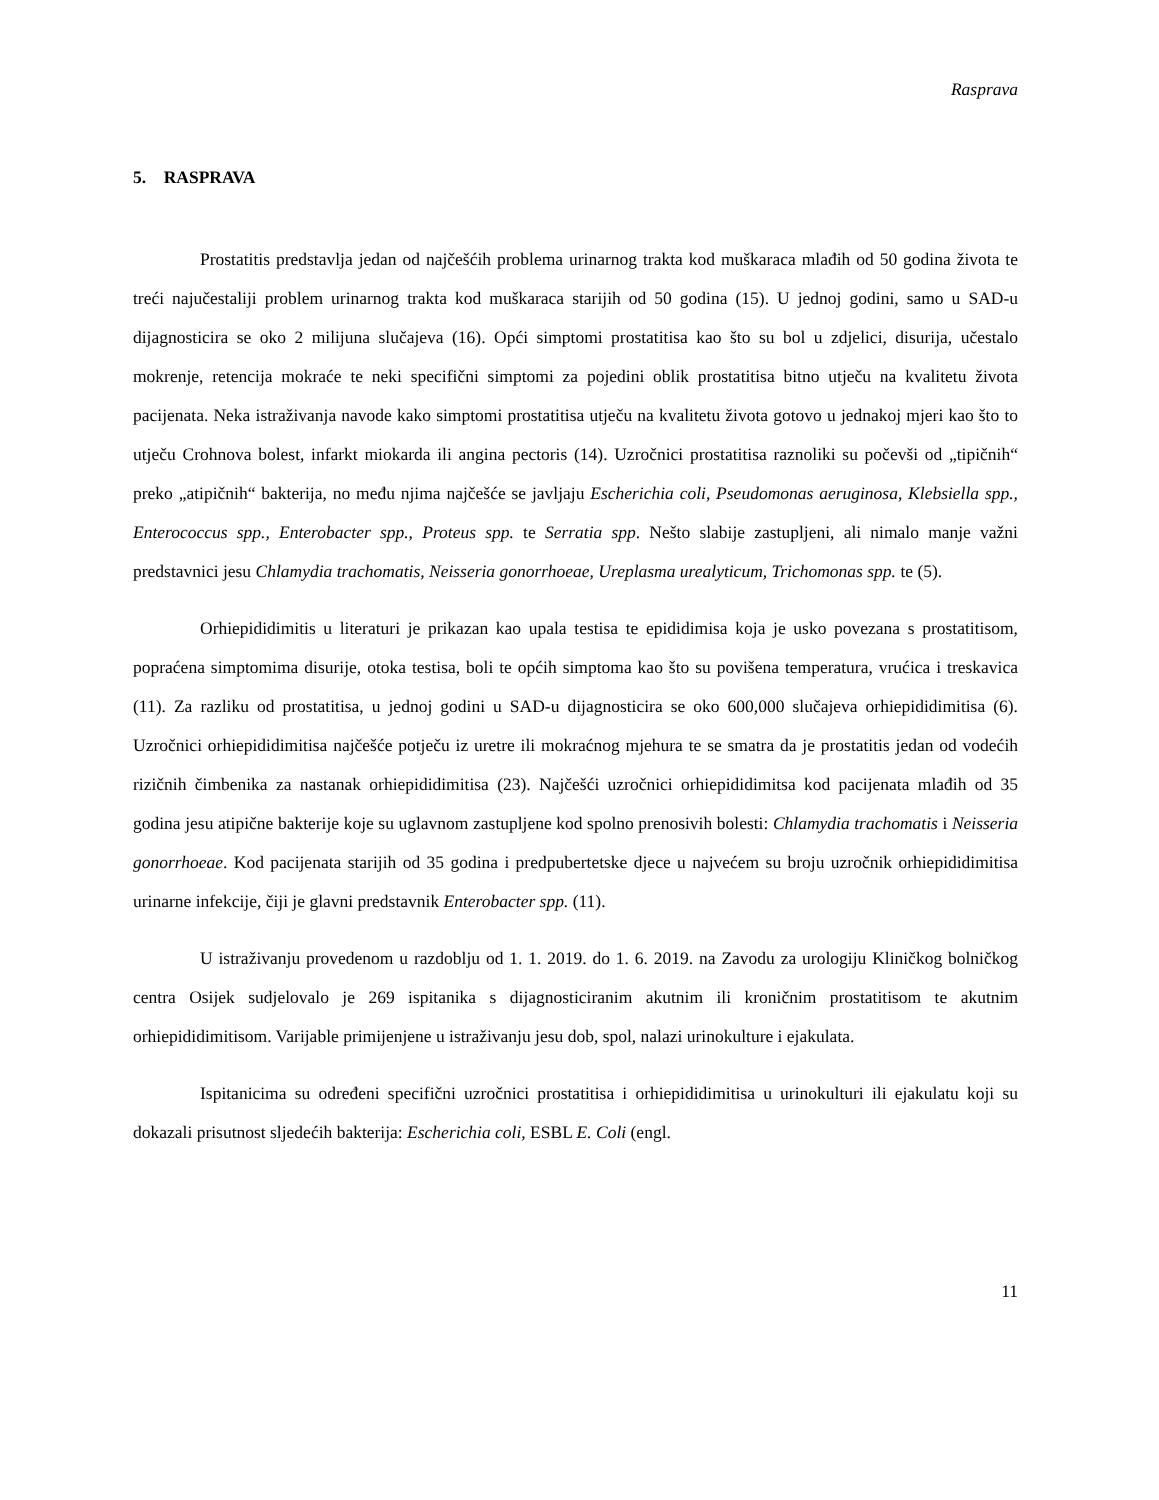Rasprava
5. RASPRAVA
Prostatitis predstavlja jedan od najčešćih problema urinarnog trakta kod muškaraca mlađih od 50 godina života te treći najučestaliji problem urinarnog trakta kod muškaraca starijih od 50 godina (15). U jednoj godini, samo u SAD-u dijagnosticira se oko 2 milijuna slučajeva (16). Opći simptomi prostatitisa kao što su bol u zdjelici, disurija, učestalo mokrenje, retencija mokraće te neki specifični simptomi za pojedini oblik prostatitisa bitno utječu na kvalitetu života pacijenata. Neka istraživanja navode kako simptomi prostatitisa utječu na kvalitetu života gotovo u jednakoj mjeri kao što to utječu Crohnova bolest, infarkt miokarda ili angina pectoris (14). Uzročnici prostatitisa raznoliki su počevši od „tipičnih“ preko „atipičnih“ bakterija, no među njima najčešće se javljaju Escherichia coli, Pseudomonas aeruginosa, Klebsiella spp., Enterococcus spp., Enterobacter spp., Proteus spp. te Serratia spp. Nešto slabije zastupljeni, ali nimalo manje važni predstavnici jesu Chlamydia trachomatis, Neisseria gonorrhoeae, Ureplasma urealyticum, Trichomonas spp. te (5).
Orhiepididimitis u literaturi je prikazan kao upala testisa te epididimisa koja je usko povezana s prostatitisom, popraćena simptomima disurije, otoka testisa, boli te općih simptoma kao što su povišena temperatura, vrućica i treskavica (11). Za razliku od prostatitisa, u jednoj godini u SAD-u dijagnosticira se oko 600,000 slučajeva orhiepididimitisa (6). Uzročnici orhiepididimitisa najčešće potječu iz uretre ili mokraćnog mjehura te se smatra da je prostatitis jedan od vodećih rizičnih čimbenika za nastanak orhiepididimitisa (23). Najčešći uzročnici orhiepididimitsa kod pacijenata mlađih od 35 godina jesu atipične bakterije koje su uglavnom zastupljene kod spolno prenosivih bolesti: Chlamydia trachomatis i Neisseria gonorrhoeae. Kod pacijenata starijih od 35 godina i predpubertetske djece u najvećem su broju uzročnik orhiepididimitisa urinarne infekcije, čiji je glavni predstavnik Enterobacter spp. (11).
U istraživanju provedenom u razdoblju od 1. 1. 2019. do 1. 6. 2019. na Zavodu za urologiju Kliničkog bolničkog centra Osijek sudjelovalo je 269 ispitanika s dijagnosticiranim akutnim ili kroničnim prostatitisom te akutnim orhiepididimitisom. Varijable primijenjene u istraživanju jesu dob, spol, nalazi urinokulture i ejakulata.
Ispitanicima su određeni specifični uzročnici prostatitisa i orhiepididimitisa u urinokulturi ili ejakulatu koji su dokazali prisutnost sljedećih bakterija: Escherichia coli, ESBL E. Coli (engl.
11